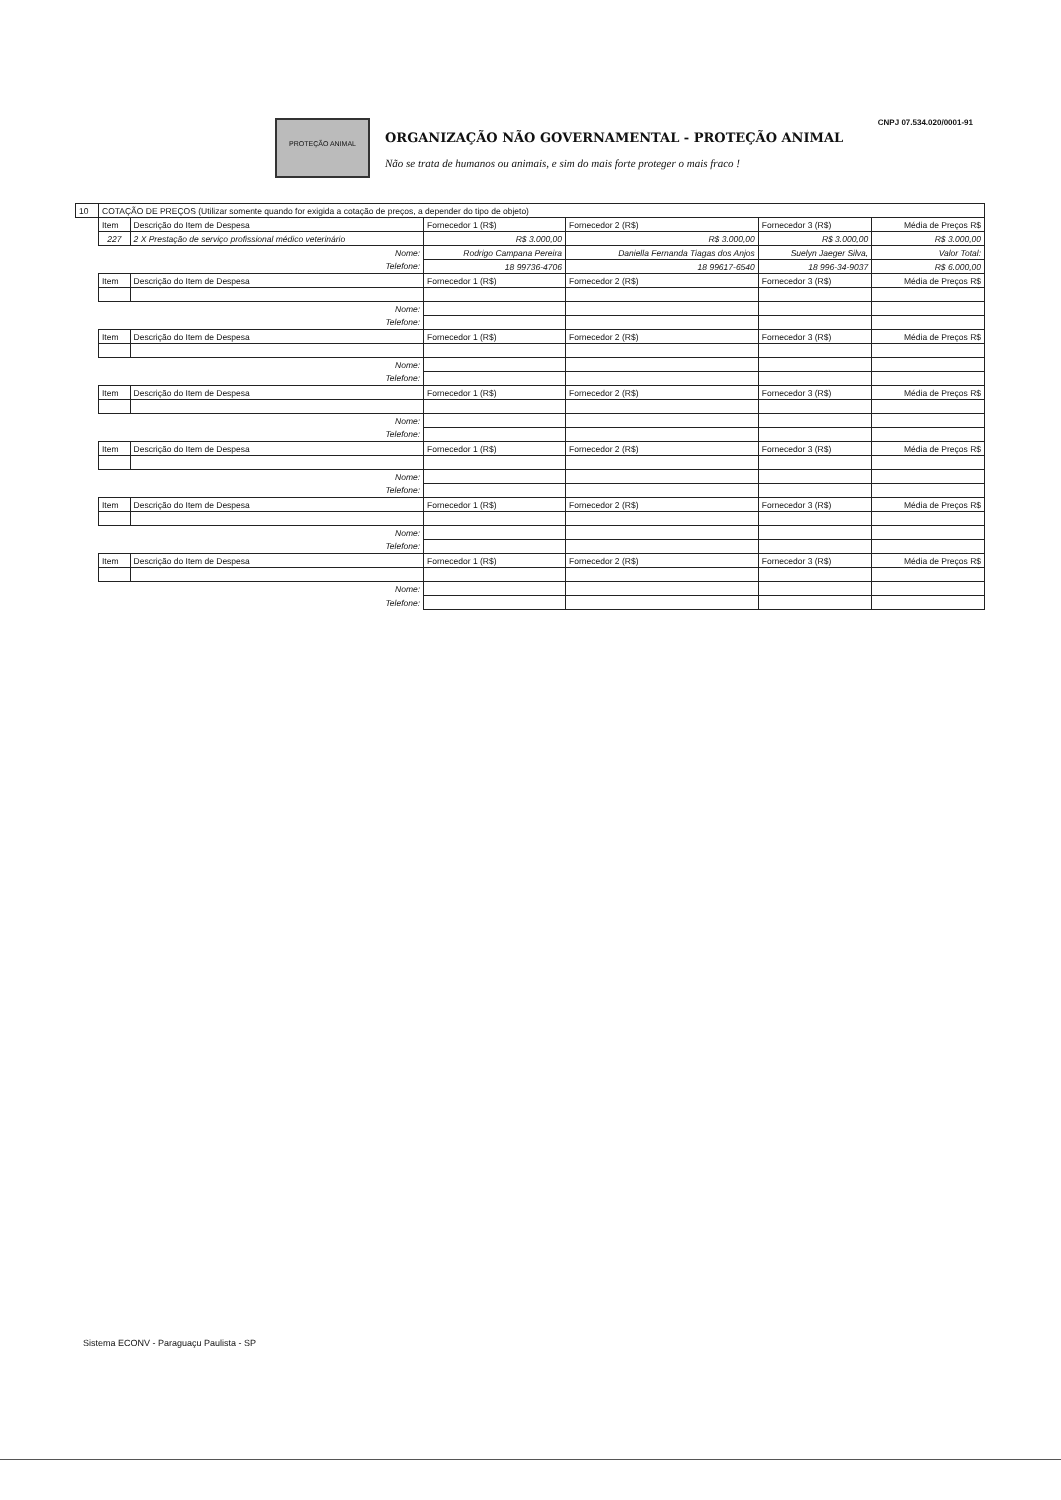CNPJ 07.534.020/0001-91
PROTEÇÃO ANIMAL
ORGANIZAÇÃO NÃO GOVERNAMENTAL - PROTEÇÃO ANIMAL
Não se trata de humanos ou animais, e sim do mais forte proteger o mais fraco !
| 10 | COTAÇÃO DE PREÇOS (Utilizar somente quando for exigida a cotação de preços, a depender do tipo de objeto) | | | | | |
| | Item | Descrição do Item de Despesa | Fornecedor 1 (R$) | Fornecedor 2 (R$) | Fornecedor 3 (R$) | Média de Preços R$ |
| | 227 | 2 X Prestação de serviço profissional médico veterinário | R$ 3.000,00 | R$ 3.000,00 | R$ 3.000,00 | R$ 3.000,00 |
| | Nome: | | Rodrigo Campana Pereira | Daniella Fernanda Tiagas dos Anjos | Suelyn Jaeger Silva, | Valor Total: |
| | Telefone: | | 18 99736-4706 | 18 99617-6540 | 18 996-34-9037 | R$ 6.000,00 |
| | Item | Descrição do Item de Despesa | Fornecedor 1 (R$) | Fornecedor 2 (R$) | Fornecedor 3 (R$) | Média de Preços R$ |
| | Nome: | | | | | |
| | Telefone: | | | | | |
| | Item | Descrição do Item de Despesa | Fornecedor 1 (R$) | Fornecedor 2 (R$) | Fornecedor 3 (R$) | Média de Preços R$ |
| | Nome: | | | | | |
| | Telefone: | | | | | |
| | Item | Descrição do Item de Despesa | Fornecedor 1 (R$) | Fornecedor 2 (R$) | Fornecedor 3 (R$) | Média de Preços R$ |
| | Nome: | | | | | |
| | Telefone: | | | | | |
| | Item | Descrição do Item de Despesa | Fornecedor 1 (R$) | Fornecedor 2 (R$) | Fornecedor 3 (R$) | Média de Preços R$ |
| | Nome: | | | | | |
| | Telefone: | | | | | |
| | Item | Descrição do Item de Despesa | Fornecedor 1 (R$) | Fornecedor 2 (R$) | Fornecedor 3 (R$) | Média de Preços R$ |
| | Nome: | | | | | |
| | Telefone: | | | | | |
| | Item | Descrição do Item de Despesa | Fornecedor 1 (R$) | Fornecedor 2 (R$) | Fornecedor 3 (R$) | Média de Preços R$ |
| | Nome: | | | | | |
| | Telefone: | | | | | |
Sistema ECONV - Paraguaçu Paulista - SP